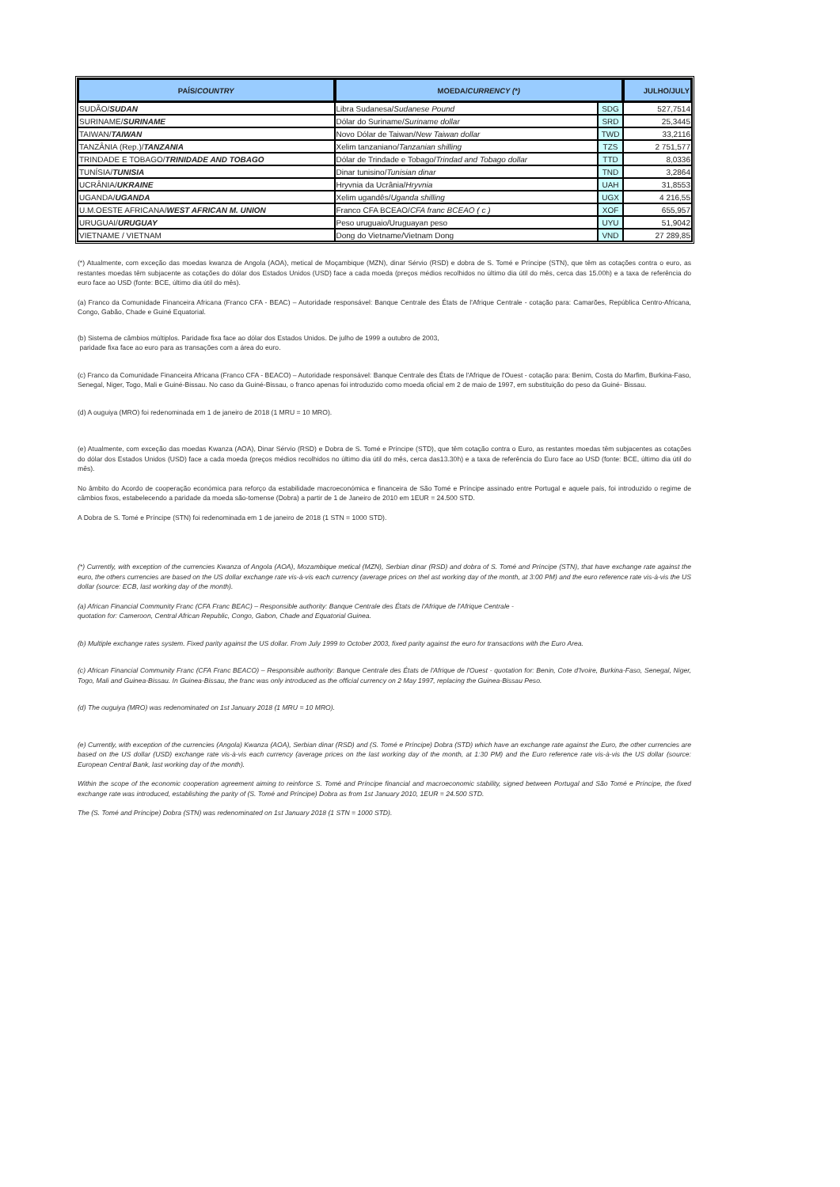| PAÍS/ COUNTRY | MOEDA/ CURRENCY (*) | | JULHO/JULY |
| --- | --- | --- | --- |
| SUDÃO/ SUDAN | Libra Sudanesa/ Sudanese Pound | SDG | 527,7514 |
| SURINAME/ SURINAME | Dólar do Suriname/ Suriname dollar | SRD | 25,3445 |
| TAIWAN/ TAIWAN | Novo Dólar de Taiwan/ New Taiwan dollar | TWD | 33,2116 |
| TANZÂNIA (Rep.)/ TANZANIA | Xelim tanzaniano/ Tanzanian shilling | TZS | 2 751,577 |
| TRINDADE E TOBAGO/ TRINIDADE AND TOBAGO | Dólar de Trindade e Tobago/ Trindad and Tobago dollar | TTD | 8,0336 |
| TUNÍSIA/ TUNISIA | Dinar tunisino/ Tunisian dinar | TND | 3,2864 |
| UCRÂNIA/ UKRAINE | Hryvnia da Ucrânia/ Hryvnia | UAH | 31,8553 |
| UGANDA/ UGANDA | Xelim ugandês/ Uganda shilling | UGX | 4 216,55 |
| U.M.OESTE AFRICANA/ WEST AFRICAN M. UNION | Franco CFA BCEAO/ CFA franc BCEAO ( c ) | XOF | 655,957 |
| URUGUAI/ URUGUAY | Peso uruguaio/Uruguayan peso | UYU | 51,9042 |
| VIETNAME / VIETNAM | Dong do Vietname/Vietnam Dong | VND | 27 289,85 |
(*) Atualmente, com exceção das moedas kwanza de Angola (AOA), metical de Moçambique (MZN), dinar Sérvio (RSD) e dobra de S. Tomé e Príncipe (STN), que têm as cotações contra o euro, as restantes moedas têm subjacente as cotações do dólar dos Estados Unidos (USD) face a cada moeda (preços médios recolhidos no último dia útil do mês, cerca das 15.00h) e a taxa de referência do euro face ao USD (fonte: BCE, último dia útil do mês).
(a) Franco da Comunidade Financeira Africana (Franco CFA - BEAC) – Autoridade responsável: Banque Centrale des États de l'Afrique Centrale - cotação para: Camarões, República Centro-Africana, Congo, Gabão, Chade e Guiné Equatorial.
(b) Sistema de câmbios múltiplos. Paridade fixa face ao dólar dos Estados Unidos. De julho de 1999 a outubro de 2003,
paridade fixa face ao euro para as transações com a área do euro.
(c) Franco da Comunidade Financeira Africana (Franco CFA - BEACO) – Autoridade responsável: Banque Centrale des États de l'Afrique de l'Ouest - cotação para: Benim, Costa do Marfim, Burkina-Faso, Senegal, Niger, Togo, Mali e Guiné-Bissau. No caso da Guiné-Bissau, o franco apenas foi introduzido como moeda oficial em 2 de maio de 1997, em substituição do peso da Guiné- Bissau.
(d) A ouguiya (MRO) foi redenominada em 1 de janeiro de 2018 (1 MRU = 10 MRO).
(e) Atualmente, com exceção das moedas Kwanza (AOA), Dinar Sérvio (RSD) e Dobra de S. Tomé e Príncipe (STD), que têm cotação contra o Euro, as restantes moedas têm subjacentes as cotações do dólar dos Estados Unidos (USD) face a cada moeda (preços médios recolhidos no último dia útil do mês, cerca das13.30h) e a taxa de referência do Euro face ao USD (fonte: BCE, último dia útil do mês).
No âmbito do Acordo de cooperação económica para reforço da estabilidade macroeconómica e financeira de São Tomé e Príncipe assinado entre Portugal e aquele país, foi introduzido o regime de câmbios fixos, estabelecendo a paridade da moeda são-tomense (Dobra) a partir de 1 de Janeiro de 2010 em 1EUR = 24.500 STD.
A Dobra de S. Tomé e Príncipe (STN) foi redenominada em 1 de janeiro de 2018 (1 STN = 1000 STD).
(*) Currently, with exception of the currencies Kwanza of Angola (AOA), Mozambique metical (MZN), Serbian dinar (RSD) and dobra of S. Tomé and Príncipe (STN), that have exchange rate against the euro, the others currencies are based on the US dollar exchange rate vis-à-vis each currency (average prices on thel ast working day of the month, at 3:00 PM) and the euro reference rate vis-à-vis the US dollar (source: ECB, last working day of the month).
(a) African Financial Community Franc (CFA Franc BEAC) – Responsible authority: Banque Centrale des États de l'Afrique de l'Afrique Centrale -
quotation for: Cameroon, Central African Republic, Congo, Gabon, Chade and Equatorial Guinea.
(b) Multiple exchange rates system. Fixed parity against the US dollar. From July 1999 to October 2003, fixed parity against the euro for transactions with the Euro Area.
(c) African Financial Community Franc (CFA Franc BEACO) – Responsible authority: Banque Centrale des États de l'Afrique de l'Ouest - quotation for: Benin, Cote d'Ivoire, Burkina-Faso, Senegal, Niger, Togo, Mali and Guinea-Bissau. In Guinea-Bissau, the franc was only introduced as the official currency on 2 May 1997, replacing the Guinea-Bissau Peso.
(d) The ouguiya (MRO) was redenominated on 1st January 2018 (1 MRU = 10 MRO).
(e) Currently, with exception of the currencies (Angola) Kwanza (AOA), Serbian dinar (RSD) and (S. Tomé e Príncipe) Dobra (STD) which have an exchange rate against the Euro, the other currencies are based on the US dollar (USD) exchange rate vis-à-vis each currency (average prices on the last working day of the month, at 1:30 PM) and the Euro reference rate vis-à-vis the US dollar (source: European Central Bank, last working day of the month).
Within the scope of the economic cooperation agreement aiming to reinforce S. Tomé and Príncipe financial and macroeconomic stability, signed between Portugal and São Tomé e Príncipe, the fixed exchange rate was introduced, establishing the parity of (S. Tomé and Príncipe) Dobra as from 1st January 2010, 1EUR = 24.500 STD.
The (S. Tomé and Príncipe) Dobra (STN) was redenominated on 1st January 2018 (1 STN = 1000 STD).